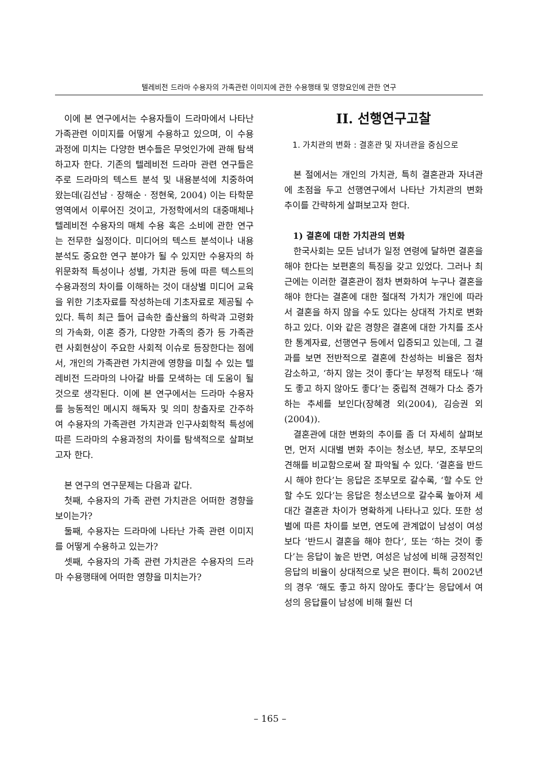텔레비전 드라마 수용자의 가족관련 이미지에 관한 수용행태 및 영향요인에 관한 연구
이에 본 연구에서는 수용자들이 드라마에서 나타난 가족관련 이미지를 어떻게 수용하고 있으며, 이 수용과정에 미치는 다양한 변수들은 무엇인가에 관해 탐색하고자 한다. 기존의 텔레비전 드라마 관련 연구들은 주로 드라마의 텍스트 분석 및 내용분석에 치중하여 왔는데(김선남 · 장해순 · 정현욱, 2004) 이는 타학문 영역에서 이루어진 것이고, 가정학에서의 대중매체나 텔레비전 수용자의 매체 수용 혹은 소비에 관한 연구는 전무한 실정이다. 미디어의 텍스트 분석이나 내용분석도 중요한 연구 분야가 될 수 있지만 수용자의 하위문화적 특성이나 성별, 가치관 등에 따른 텍스트의 수용과정의 차이를 이해하는 것이 대상별 미디어 교육을 위한 기초자료를 작성하는데 기초자료로 제공될 수 있다. 특히 최근 들어 급속한 출산율의 하락과 고령화의 가속화, 이혼 증가, 다양한 가족의 증가 등 가족관련 사회현상이 주요한 사회적 이슈로 등장한다는 점에서, 개인의 가족관련 가치관에 영향을 미칠 수 있는 텔레비전 드라마의 나아갈 바를 모색하는 데 도움이 될 것으로 생각된다. 이에 본 연구에서는 드라마 수용자를 능동적인 메시지 해독자 및 의미 창출자로 간주하여 수용자의 가족관련 가치관과 인구사회학적 특성에 따른 드라마의 수용과정의 차이를 탐색적으로 살펴보고자 한다.
본 연구의 연구문제는 다음과 같다.
첫째, 수용자의 가족 관련 가치관은 어떠한 경향을 보이는가?
둘째, 수용자는 드라마에 나타난 가족 관련 이미지를 어떻게 수용하고 있는가?
셋째, 수용자의 가족 관련 가치관은 수용자의 드라마 수용행태에 어떠한 영향을 미치는가?
II. 선행연구고찰
1. 가치관의 변화 : 결혼관 및 자녀관을 중심으로
본 절에서는 개인의 가치관, 특히 결혼관과 자녀관에 초점을 두고 선행연구에서 나타난 가치관의 변화 추이를 간략하게 살펴보고자 한다.
1) 결혼에 대한 가치관의 변화
한국사회는 모든 남녀가 일정 연령에 달하면 결혼을 해야 한다는 보편혼의 특징을 갖고 있었다. 그러나 최근에는 이러한 결혼관이 점차 변화하여 누구나 결혼을 해야 한다는 결혼에 대한 절대적 가치가 개인에 따라서 결혼을 하지 않을 수도 있다는 상대적 가치로 변화하고 있다. 이와 같은 경향은 결혼에 대한 가치를 조사한 통계자료, 선행연구 등에서 입증되고 있는데, 그 결과를 보면 전반적으로 결혼에 찬성하는 비율은 점차 감소하고, ‘하지 않는 것이 좋다’는 부정적 태도나 ‘해도 좋고 하지 않아도 좋다’는 중립적 견해가 다소 증가하는 추세를 보인다(장혜경 외(2004), 김승권 외(2004)).
결혼관에 대한 변화의 추이를 좀 더 자세히 살펴보면, 먼저 시대별 변화 추이는 청소년, 부모, 조부모의 견해를 비교함으로써 잘 파악될 수 있다. ‘결혼을 반드시 해야 한다’는 응답은 조부모로 갈수록, ‘할 수도 안 할 수도 있다’는 응답은 청소년으로 갈수록 높아져 세대간 결혼관 차이가 명확하게 나타나고 있다. 또한 성별에 따른 차이를 보면, 연도에 관계없이 남성이 여성보다 ‘반드시 결혼을 해야 한다’, 또는 ‘하는 것이 좋다’는 응답이 높은 반면, 여성은 남성에 비해 긍정적인 응답의 비율이 상대적으로 낮은 편이다. 특히 2002년의 경우 ‘해도 좋고 하지 않아도 좋다’는 응답에서 여성의 응답률이 남성에 비해 훨씬 더
– 165 –